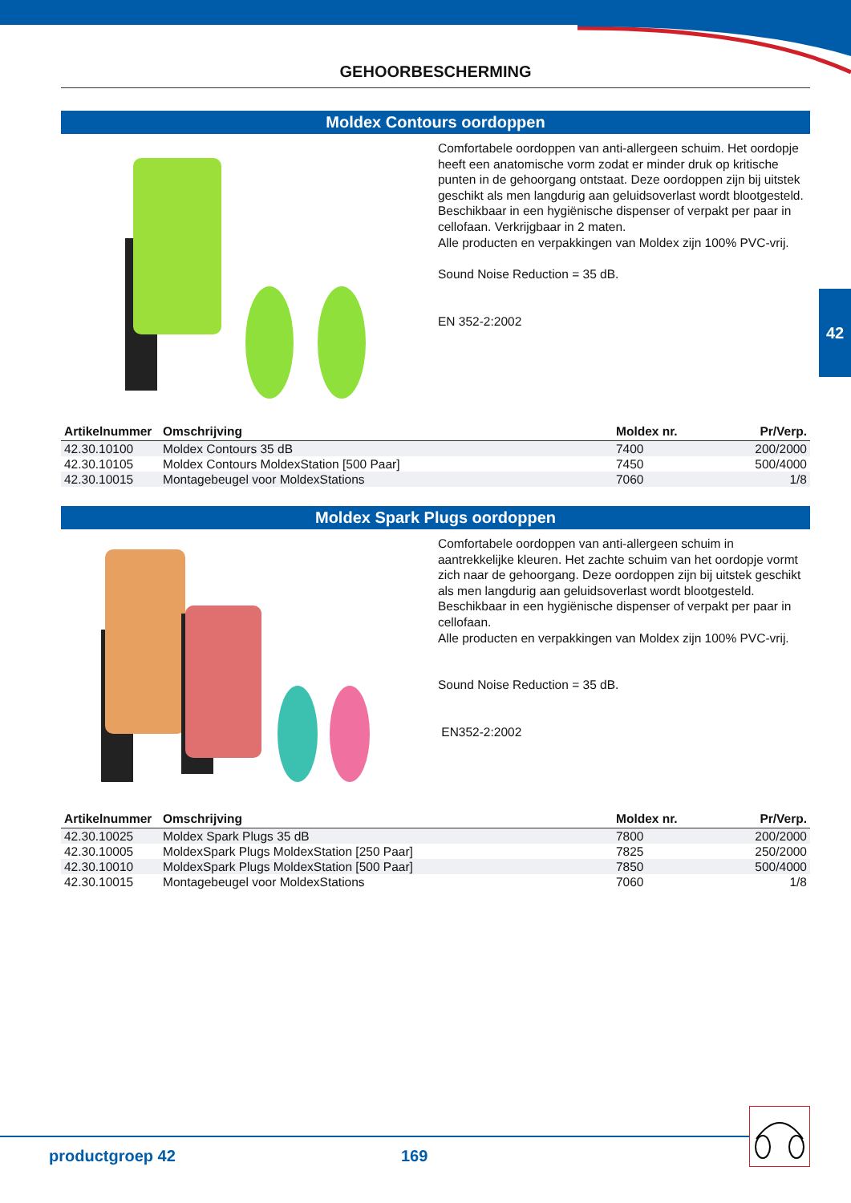42
GEHOORBESCHERMING
Moldex Contours oordoppen
Comfortabele oordoppen van anti-allergeen schuim. Het oordopje heeft een anatomische vorm zodat er minder druk op kritische punten in de gehoorgang ontstaat. Deze oordoppen zijn bij uitstek geschikt als men langdurig aan geluidsoverlast wordt blootgesteld.
Beschikbaar in een hygiënische dispenser of verpakt per paar in cellofaan. Verkrijgbaar in 2 maten.
Alle producten en verpakkingen van Moldex zijn 100% PVC-vrij.
Sound Noise Reduction = 35 dB.
EN 352-2:2002
| Artikelnummer | Omschrijving | Moldex nr. | Pr/Verp. |
| --- | --- | --- | --- |
| 42.30.10100 | Moldex Contours 35 dB | 7400 | 200/2000 |
| 42.30.10105 | Moldex Contours MoldexStation [500 Paar] | 7450 | 500/4000 |
| 42.30.10015 | Montagebeugel voor MoldexStations | 7060 | 1/8 |
Moldex Spark Plugs oordoppen
Comfortabele oordoppen van anti-allergeen schuim in aantrekkelijke kleuren. Het zachte schuim van het oordopje vormt zich naar de gehoorgang. Deze oordoppen zijn bij uitstek geschikt als men langdurig aan geluidsoverlast wordt blootgesteld.
Beschikbaar in een hygiënische dispenser of verpakt per paar in cellofaan.
Alle producten en verpakkingen van Moldex zijn 100% PVC-vrij.
Sound Noise Reduction = 35 dB.
EN352-2:2002
| Artikelnummer | Omschrijving | Moldex nr. | Pr/Verp. |
| --- | --- | --- | --- |
| 42.30.10025 | Moldex Spark Plugs 35 dB | 7800 | 200/2000 |
| 42.30.10005 | MoldexSpark Plugs MoldexStation [250 Paar] | 7825 | 250/2000 |
| 42.30.10010 | MoldexSpark Plugs MoldexStation [500 Paar] | 7850 | 500/4000 |
| 42.30.10015 | Montagebeugel voor MoldexStations | 7060 | 1/8 |
productgroep 42 169